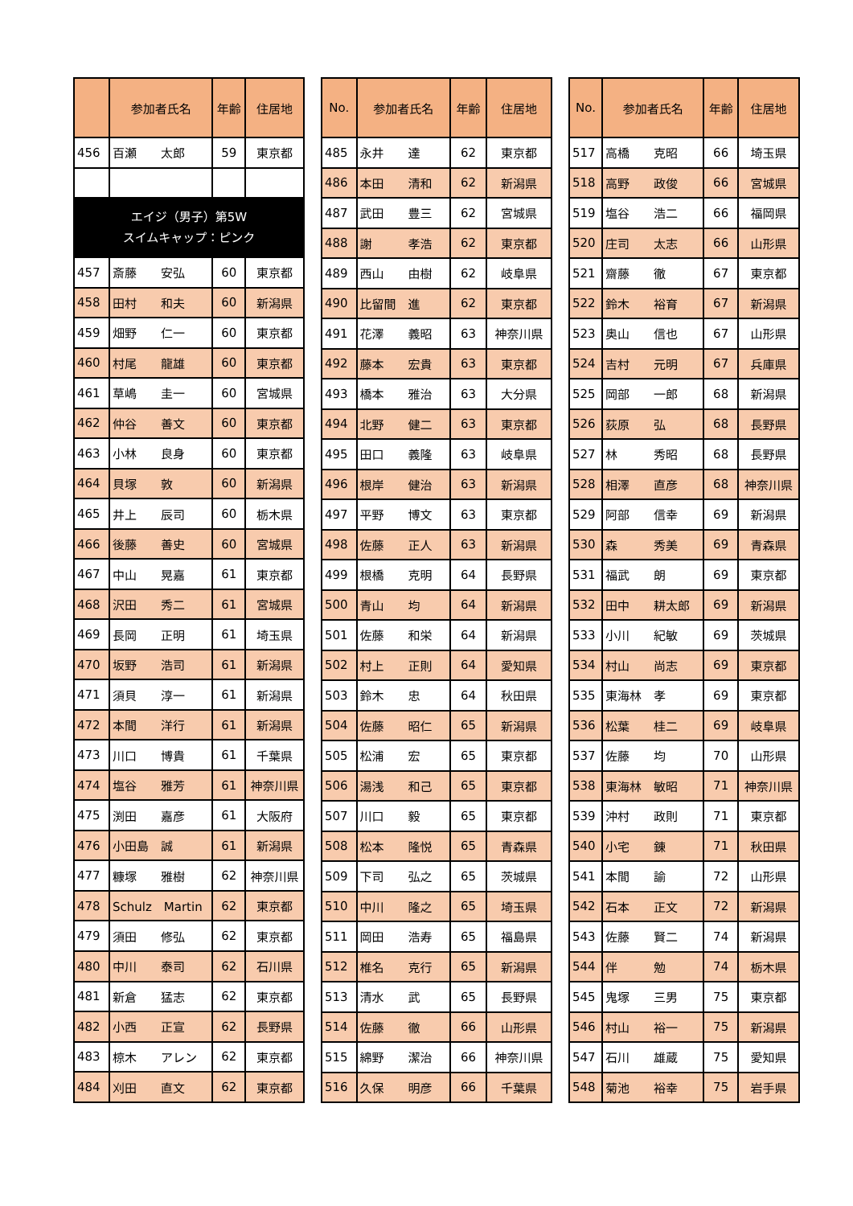| | 参加者氏名 | 年齢 | 住居地 |
| --- | --- | --- | --- |
| 456 | 百瀬 太郎 | 59 | 東京都 |
| エイジ（男子）第5W スイムキャップ：ピンク | | | |
| 457 | 斎藤 安弘 | 60 | 東京都 |
| 458 | 田村 和夫 | 60 | 新潟県 |
| 459 | 畑野 仁一 | 60 | 東京都 |
| 460 | 村尾 龍雄 | 60 | 東京都 |
| 461 | 草嶋 圭一 | 60 | 宮城県 |
| 462 | 仲谷 善文 | 60 | 東京都 |
| 463 | 小林 良身 | 60 | 東京都 |
| 464 | 貝塚 敦 | 60 | 新潟県 |
| 465 | 井上 辰司 | 60 | 栃木県 |
| 466 | 後藤 善史 | 60 | 宮城県 |
| 467 | 中山 晃嘉 | 61 | 東京都 |
| 468 | 沢田 秀二 | 61 | 宮城県 |
| 469 | 長岡 正明 | 61 | 埼玉県 |
| 470 | 坂野 浩司 | 61 | 新潟県 |
| 471 | 須貝 淳一 | 61 | 新潟県 |
| 472 | 本間 洋行 | 61 | 新潟県 |
| 473 | 川口 博貴 | 61 | 千葉県 |
| 474 | 塩谷 雅芳 | 61 | 神奈川県 |
| 475 | 渕田 嘉彦 | 61 | 大阪府 |
| 476 | 小田島 誠 | 61 | 新潟県 |
| 477 | 糠塚 雅樹 | 62 | 神奈川県 |
| 478 | Schulz Martin | 62 | 東京都 |
| 479 | 須田 修弘 | 62 | 東京都 |
| 480 | 中川 泰司 | 62 | 石川県 |
| 481 | 新倉 猛志 | 62 | 東京都 |
| 482 | 小西 正宣 | 62 | 長野県 |
| 483 | 椋木 アレン | 62 | 東京都 |
| 484 | 刈田 直文 | 62 | 東京都 |
| No. | 参加者氏名 | 年齢 | 住居地 |
| --- | --- | --- | --- |
| 485 | 永井 達 | 62 | 東京都 |
| 486 | 本田 清和 | 62 | 新潟県 |
| 487 | 武田 豊三 | 62 | 宮城県 |
| 488 | 謝 孝浩 | 62 | 東京都 |
| 489 | 西山 由樹 | 62 | 岐阜県 |
| 490 | 比留間 進 | 62 | 東京都 |
| 491 | 花澤 義昭 | 63 | 神奈川県 |
| 492 | 藤本 宏貴 | 63 | 東京都 |
| 493 | 橋本 雅治 | 63 | 大分県 |
| 494 | 北野 健二 | 63 | 東京都 |
| 495 | 田口 義隆 | 63 | 岐阜県 |
| 496 | 根岸 健治 | 63 | 新潟県 |
| 497 | 平野 博文 | 63 | 東京都 |
| 498 | 佐藤 正人 | 63 | 新潟県 |
| 499 | 根橋 克明 | 64 | 長野県 |
| 500 | 青山 均 | 64 | 新潟県 |
| 501 | 佐藤 和栄 | 64 | 新潟県 |
| 502 | 村上 正則 | 64 | 愛知県 |
| 503 | 鈴木 忠 | 64 | 秋田県 |
| 504 | 佐藤 昭仁 | 65 | 新潟県 |
| 505 | 松浦 宏 | 65 | 東京都 |
| 506 | 湯浅 和己 | 65 | 東京都 |
| 507 | 川口 毅 | 65 | 東京都 |
| 508 | 松本 隆悦 | 65 | 青森県 |
| 509 | 下司 弘之 | 65 | 茨城県 |
| 510 | 中川 隆之 | 65 | 埼玉県 |
| 511 | 岡田 浩寿 | 65 | 福島県 |
| 512 | 椎名 克行 | 65 | 新潟県 |
| 513 | 清水 武 | 65 | 長野県 |
| 514 | 佐藤 徹 | 66 | 山形県 |
| 515 | 綿野 潔治 | 66 | 神奈川県 |
| 516 | 久保 明彦 | 66 | 千葉県 |
| No. | 参加者氏名 | 年齢 | 住居地 |
| --- | --- | --- | --- |
| 517 | 高橋 克昭 | 66 | 埼玉県 |
| 518 | 高野 政俊 | 66 | 宮城県 |
| 519 | 塩谷 浩二 | 66 | 福岡県 |
| 520 | 庄司 太志 | 66 | 山形県 |
| 521 | 齋藤 徹 | 67 | 東京都 |
| 522 | 鈴木 裕育 | 67 | 新潟県 |
| 523 | 奥山 信也 | 67 | 山形県 |
| 524 | 吉村 元明 | 67 | 兵庫県 |
| 525 | 岡部 一郎 | 68 | 新潟県 |
| 526 | 荻原 弘 | 68 | 長野県 |
| 527 | 林 秀昭 | 68 | 長野県 |
| 528 | 相澤 直彦 | 68 | 神奈川県 |
| 529 | 阿部 信幸 | 69 | 新潟県 |
| 530 | 森 秀美 | 69 | 青森県 |
| 531 | 福武 朗 | 69 | 東京都 |
| 532 | 田中 耕太郎 | 69 | 新潟県 |
| 533 | 小川 紀敏 | 69 | 茨城県 |
| 534 | 村山 尚志 | 69 | 東京都 |
| 535 | 東海林 孝 | 69 | 東京都 |
| 536 | 松葉 桂二 | 69 | 岐阜県 |
| 537 | 佐藤 均 | 70 | 山形県 |
| 538 | 東海林 敏昭 | 71 | 神奈川県 |
| 539 | 沖村 政則 | 71 | 東京都 |
| 540 | 小宅 錬 | 71 | 秋田県 |
| 541 | 本間 諭 | 72 | 山形県 |
| 542 | 石本 正文 | 72 | 新潟県 |
| 543 | 佐藤 賢二 | 74 | 新潟県 |
| 544 | 伴 勉 | 74 | 栃木県 |
| 545 | 鬼塚 三男 | 75 | 東京都 |
| 546 | 村山 裕一 | 75 | 新潟県 |
| 547 | 石川 雄蔵 | 75 | 愛知県 |
| 548 | 菊池 裕幸 | 75 | 岩手県 |